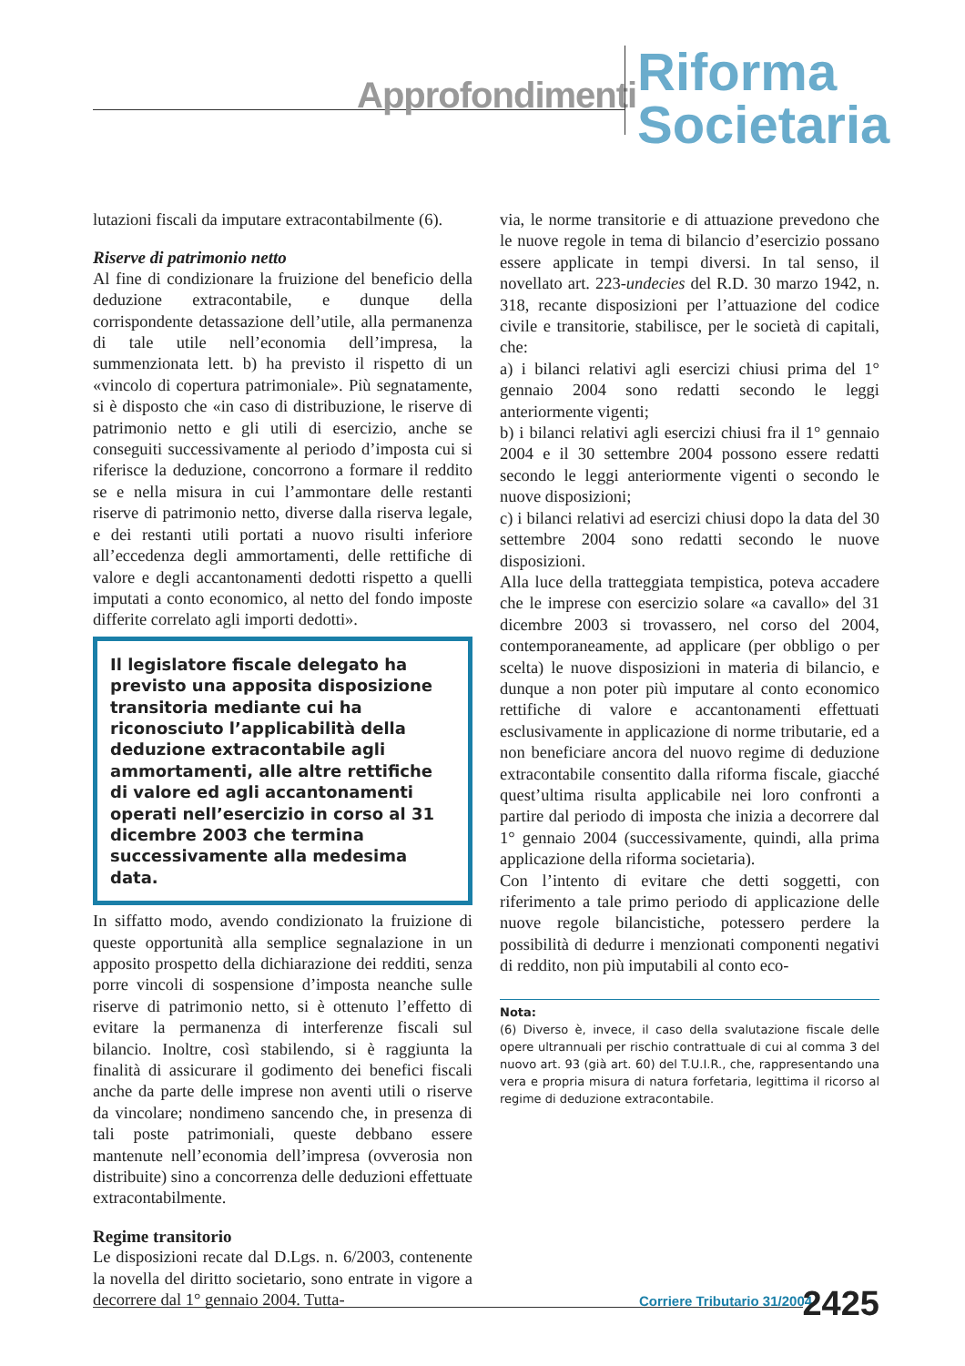Approfondimenti
Riforma
Societaria
lutazioni fiscali da imputare extracontabilmente (6).
Riserve di patrimonio netto
Al fine di condizionare la fruizione del beneficio della deduzione extracontabile, e dunque della corrispondente detassazione dell’utile, alla permanenza di tale utile nell’economia dell’impresa, la summenzionata lett. b) ha previsto il rispetto di un «vincolo di copertura patrimoniale». Più segnatamente, si è disposto che «in caso di distribuzione, le riserve di patrimonio netto e gli utili di esercizio, anche se conseguiti successivamente al periodo d’imposta cui si riferisce la deduzione, concorrono a formare il reddito se e nella misura in cui l’ammontare delle restanti riserve di patrimonio netto, diverse dalla riserva legale, e dei restanti utili portati a nuovo risulti inferiore all’eccedenza degli ammortamenti, delle rettifiche di valore e degli accantonamenti dedotti rispetto a quelli imputati a conto economico, al netto del fondo imposte differite correlato agli importi dedotti».
Il legislatore fiscale delegato ha previsto una apposita disposizione transitoria mediante cui ha riconosciuto l’applicabilità della deduzione extracontabile agli ammortamenti, alle altre rettifiche di valore ed agli accantonamenti operati nell’esercizio in corso al 31 dicembre 2003 che termina successivamente alla medesima data.
In siffatto modo, avendo condizionato la fruizione di queste opportunità alla semplice segnalazione in un apposito prospetto della dichiarazione dei redditi, senza porre vincoli di sospensione d’imposta neanche sulle riserve di patrimonio netto, si è ottenuto l’effetto di evitare la permanenza di interferenze fiscali sul bilancio. Inoltre, così stabilendo, si è raggiunta la finalità di assicurare il godimento dei benefici fiscali anche da parte delle imprese non aventi utili o riserve da vincolare; nondimeno sancendo che, in presenza di tali poste patrimoniali, queste debbano essere mantenute nell’economia dell’impresa (ovverosia non distribuite) sino a concorrenza delle deduzioni effettuate extracontabilmente.
Regime transitorio
Le disposizioni recate dal D.Lgs. n. 6/2003, contenente la novella del diritto societario, sono entrate in vigore a decorrere dal 1° gennaio 2004. Tutta-
via, le norme transitorie e di attuazione prevedono che le nuove regole in tema di bilancio d’esercizio possano essere applicate in tempi diversi. In tal senso, il novellato art. 223-undecies del R.D. 30 marzo 1942, n. 318, recante disposizioni per l’attuazione del codice civile e transitorie, stabilisce, per le società di capitali, che:
a) i bilanci relativi agli esercizi chiusi prima del 1° gennaio 2004 sono redatti secondo le leggi anteriormente vigenti;
b) i bilanci relativi agli esercizi chiusi fra il 1° gennaio 2004 e il 30 settembre 2004 possono essere redatti secondo le leggi anteriormente vigenti o secondo le nuove disposizioni;
c) i bilanci relativi ad esercizi chiusi dopo la data del 30 settembre 2004 sono redatti secondo le nuove disposizioni.
Alla luce della tratteggiata tempistica, poteva accadere che le imprese con esercizio solare «a cavallo» del 31 dicembre 2003 si trovassero, nel corso del 2004, contemporaneamente, ad applicare (per obbligo o per scelta) le nuove disposizioni in materia di bilancio, e dunque a non poter più imputare al conto economico rettifiche di valore e accantonamenti effettuati esclusivamente in applicazione di norme tributarie, ed a non beneficiare ancora del nuovo regime di deduzione extracontabile consentito dalla riforma fiscale, giacché quest’ultima risulta applicabile nei loro confronti a partire dal periodo di imposta che inizia a decorrere dal 1° gennaio 2004 (successivamente, quindi, alla prima applicazione della riforma societaria).
Con l’intento di evitare che detti soggetti, con riferimento a tale primo periodo di applicazione delle nuove regole bilancistiche, potessero perdere la possibilità di dedurre i menzionati componenti negativi di reddito, non più imputabili al conto eco-
Nota:
(6) Diverso è, invece, il caso della svalutazione fiscale delle opere ultrannuali per rischio contrattuale di cui al comma 3 del nuovo art. 93 (già art. 60) del T.U.I.R., che, rappresentando una vera e propria misura di natura forfetaria, legittima il ricorso al regime di deduzione extracontabile.
Corriere Tributario 31/2004 2425